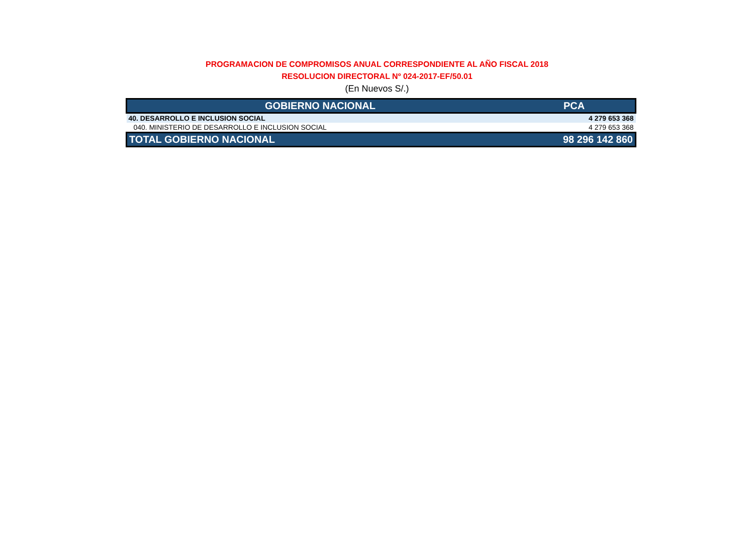PROGRAMACION DE COMPROMISOS ANUAL CORRESPONDIENTE AL AÑO FISCAL 2018
RESOLUCION DIRECTORAL Nº 024-2017-EF/50.01
(En Nuevos S/.)
| GOBIERNO NACIONAL | PCA |
| --- | --- |
| 40. DESARROLLO E INCLUSION SOCIAL | 4 279 653 368 |
| 040. MINISTERIO DE DESARROLLO E INCLUSION SOCIAL | 4 279 653 368 |
| TOTAL GOBIERNO NACIONAL | 98 296 142 860 |